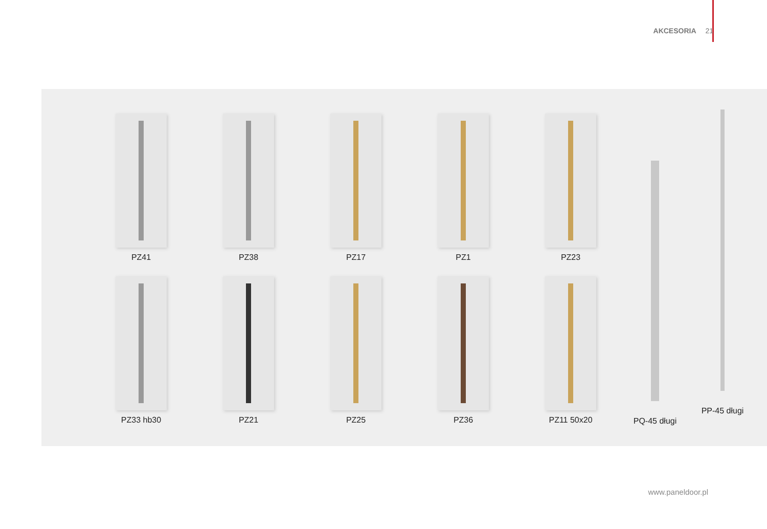AKCESORIA 21
PZ41
PZ38
PZ17
PZ1
PZ23
PZ33 hb30
PZ21
PZ25
PZ36
PZ11 50x20
PQ-45 długi
PP-45 długi
www.paneldoor.pl